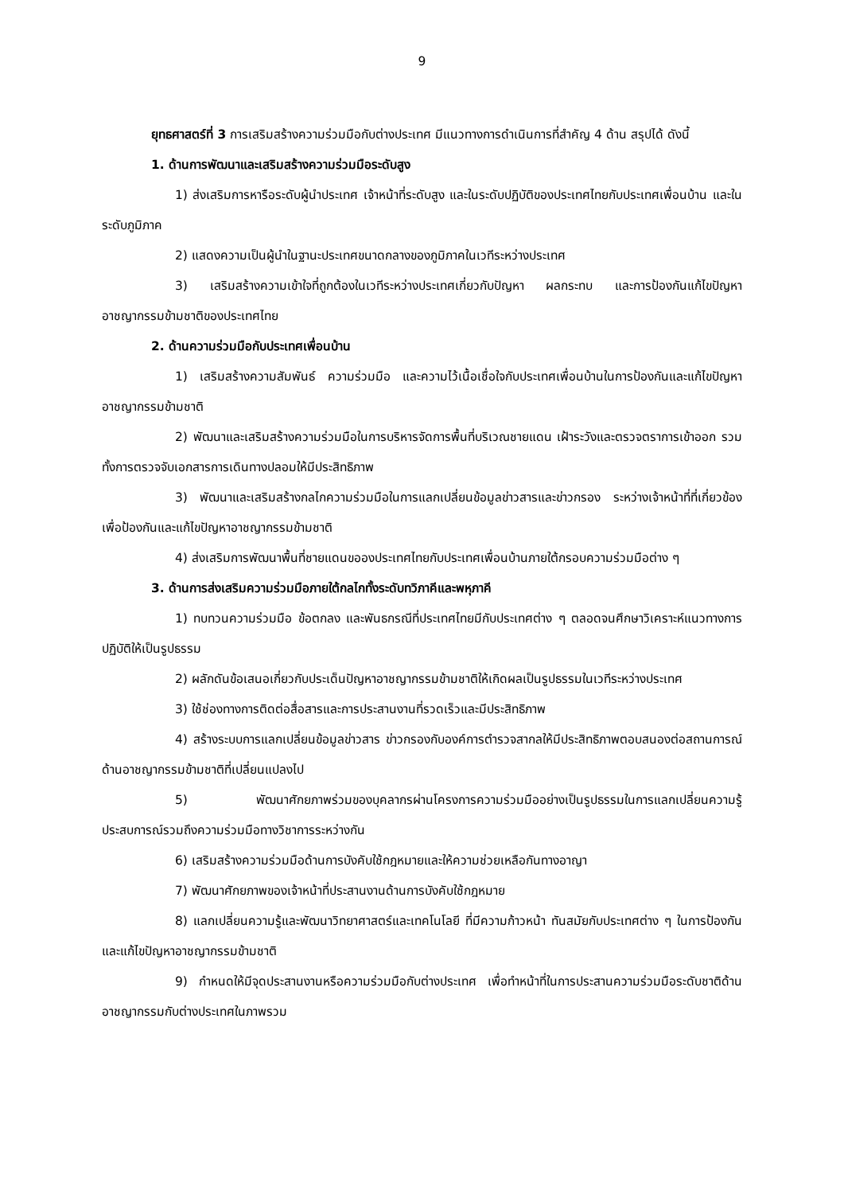9
ยุทธศาสตร์ที่ 3 การเสริมสร้างความร่วมมือกับต่างประเทศ มีแนวทางการดำเนินการที่สำคัญ 4 ด้าน สรุปได้ ดังนี้
1. ด้านการพัฒนาและเสริมสร้างความร่วมมือระดับสูง
1) ส่งเสริมการหารือระดับผู้นำประเทศ เจ้าหน้าที่ระดับสูง และในระดับปฏิบัติของประเทศไทยกับประเทศเพื่อนบ้าน และในระดับภูมิภาค
2) แสดงความเป็นผู้นำในฐานะประเทศขนาดกลางของภูมิภาคในเวทีระหว่างประเทศ
3) เสริมสร้างความเข้าใจที่ถูกต้องในเวทีระหว่างประเทศเกี่ยวกับปัญหา ผลกระทบ และการป้องกันแก้ไขปัญหาอาชญากรรมข้ามชาติของประเทศไทย
2. ด้านความร่วมมือกับประเทศเพื่อนบ้าน
1) เสริมสร้างความสัมพันธ์ ความร่วมมือ และความไว้เนื้อเชื่อใจกับประเทศเพื่อนบ้านในการป้องกันและแก้ไขปัญหาอาชญากรรมข้ามชาติ
2) พัฒนาและเสริมสร้างความร่วมมือในการบริหารจัดการพื้นที่บริเวณชายแดน เฝ้าระวังและตรวจตราการเข้าออก รวมทั้งการตรวจจับเอกสารการเดินทางปลอมให้มีประสิทธิภาพ
3) พัฒนาและเสริมสร้างกลไกความร่วมมือในการแลกเปลี่ยนข้อมูลข่าวสารและข่าวกรอง ระหว่างเจ้าหน้าที่ที่เกี่ยวข้องเพื่อป้องกันและแก้ไขปัญหาอาชญากรรมข้ามชาติ
4) ส่งเสริมการพัฒนาพื้นที่ชายแดนขอองประเทศไทยกับประเทศเพื่อนบ้านภายใต้กรอบความร่วมมือต่าง ๆ
3. ด้านการส่งเสริมความร่วมมือภายใต้กลไกทั้งระดับทวิภาคีและพหุภาคี
1) ทบทวนความร่วมมือ ข้อตกลง และพันธกรณีที่ประเทศไทยมีกับประเทศต่าง ๆ ตลอดจนศึกษาวิเคราะห์แนวทางการปฏิบัติให้เป็นรูปธรรม
2) ผลักดันข้อเสนอเกี่ยวกับประเด็นปัญหาอาชญากรรมข้ามชาติให้เกิดผลเป็นรูปธรรมในเวทีระหว่างประเทศ
3) ใช้ช่องทางการติดต่อสื่อสารและการประสานงานที่รวดเร็วและมีประสิทธิภาพ
4) สร้างระบบการแลกเปลี่ยนข้อมูลข่าวสาร ข่าวกรองกับองค์การตำรวจสากลให้มีประสิทธิภาพตอบสนองต่อสถานการณ์ด้านอาชญากรรมข้ามชาติที่เปลี่ยนแปลงไป
5) พัฒนาศักยภาพร่วมของบุคลากรผ่านโครงการความร่วมมืออย่างเป็นรูปธรรมในการแลกเปลี่ยนความรู้ ประสบการณ์รวมถึงความร่วมมือทางวิชาการระหว่างกัน
6) เสริมสร้างความร่วมมือด้านการบังคับใช้กฎหมายและให้ความช่วยเหลือกันทางอาญา
7) พัฒนาศักยภาพของเจ้าหน้าที่ประสานงานด้านการบังคับใช้กฎหมาย
8) แลกเปลี่ยนความรู้และพัฒนาวิทยาศาสตร์และเทคโนโลยี ที่มีความก้าวหน้า ทันสมัยกับประเทศต่าง ๆ ในการป้องกันและแก้ไขปัญหาอาชญากรรมข้ามชาติ
9) กำหนดให้มีจุดประสานงานหรือความร่วมมือกับต่างประเทศ เพื่อทำหน้าที่ในการประสานความร่วมมือระดับชาติด้านอาชญากรรมกับต่างประเทศในภาพรวม